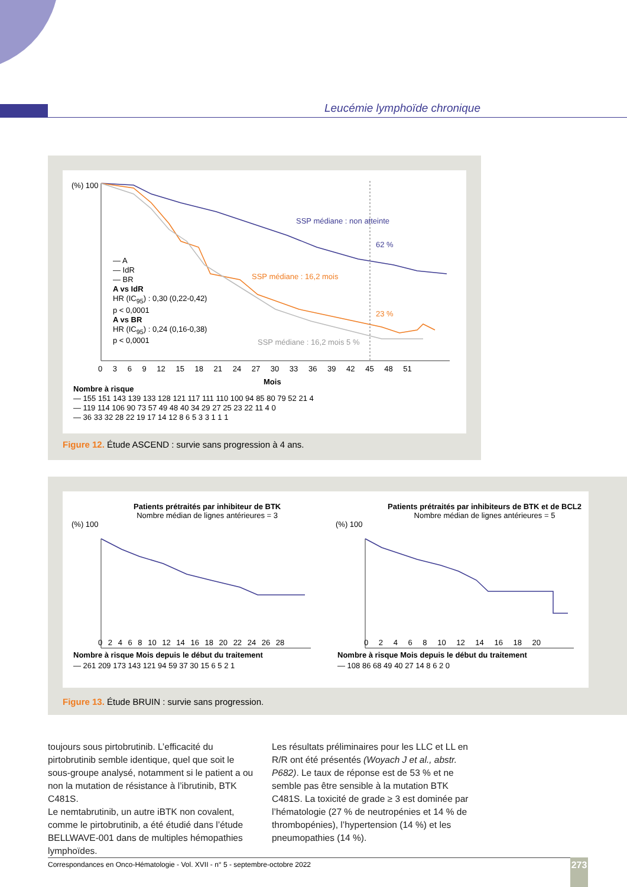Leucémie lymphoïde chronique
(%) 100
SSP médiane : non atteinte
62 %
— A
— IdR
— BR
A vs IdR
HR (IC<sub>95</sub>) : 0,30 (0,22-0,42)
p < 0,0001
A vs BR
HR (IC<sub>95</sub>) : 0,24 (0,16-0,38)
p < 0,0001
SSP médiane : 16,2 mois
23 %
SSP médiane : 16,2 mois 5 %
0 3 6 9 12 15 18 21 24 27 30 33 36 39 42 45 48 51
Mois
Nombre à risque
— 155 151 143 139 133 128 121 117 111 110 100 94 85 80 79 52 21 4
— 119 114 106 90 73 57 49 48 40 34 29 27 25 23 22 11 4 0
— 36 33 32 28 22 19 17 14 12 8 6 5 3 3 1 1 1
Figure 12. Étude ASCEND : survie sans progression à 4 ans.
Patients prétraités par inhibiteur de BTK
Nombre médian de lignes antérieures = 3
Patients prétraités par inhibiteurs de BTK et de BCL2
Nombre médian de lignes antérieures = 5
(%) 100 (%) 100
0 2 4 6 8 10 12 14 16 18 20 22 24 26 28
0 2 4 6 8 10 12 14 16 18 20
Nombre à risque Mois depuis le début du traitement
— 261 209 173 143 121 94 59 37 30 15 6 5 2 1
Nombre à risque Mois depuis le début du traitement
— 108 86 68 49 40 27 14 8 6 2 0
Figure 13. Étude BRUIN : survie sans progression.
toujours sous pirtobrutinib. L’efficacité du pirtobrutinib semble identique, quel que soit le sous-groupe analysé, notamment si le patient a ou non la mutation de résistance à l’ibrutinib, BTK C481S.
Le nemtabrutinib, un autre iBTK non covalent, comme le pirtobrutinib, a été étudié dans l’étude BELLWAVE-001 dans de multiples hémopathies lymphoïdes.
Les résultats préliminaires pour les LLC et LL en R/R ont été présentés (Woyach J et al., abstr. P682). Le taux de réponse est de 53 % et ne semble pas être sensible à la mutation BTK C481S. La toxicité de grade ≥ 3 est dominée par l’hématologie (27 % de neutropénies et 14 % de thrombopénies), l’hypertension (14 %) et les pneumopathies (14 %).
Correspondances en Onco-Hématologie - Vol. XVII - n° 5 - septembre-octobre 2022 273